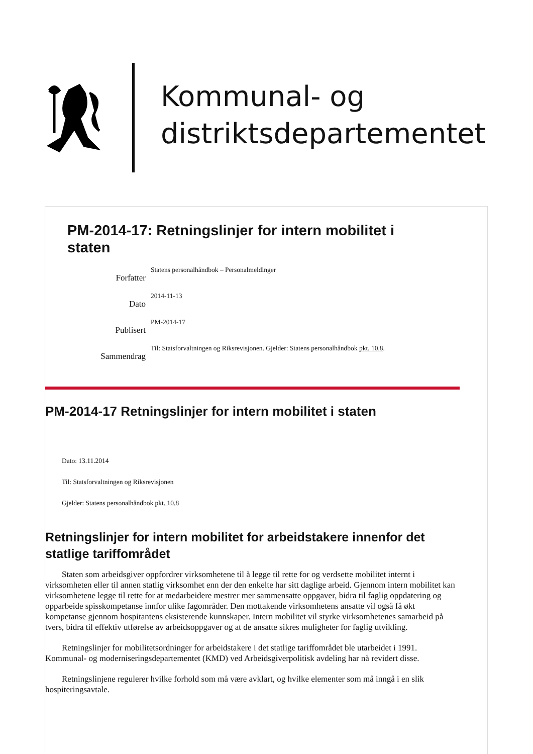Kommunal- og
distriktsdepartementet
PM-2014-17: Retningslinjer for intern mobilitet i staten
Forfatter
Statens personalhåndbok – Personalmeldinger
Dato
2014-11-13
Publisert
PM-2014-17
Sammendrag
Til: Statsforvaltningen og Riksrevisjonen. Gjelder: Statens personalhåndbok pkt. 10.8.
PM-2014-17 Retningslinjer for intern mobilitet i staten
Dato: 13.11.2014
Til: Statsforvaltningen og Riksrevisjonen
Gjelder: Statens personalhåndbok pkt. 10.8
Retningslinjer for intern mobilitet for arbeidstakere innenfor det statlige tariffområdet
Staten som arbeidsgiver oppfordrer virksomhetene til å legge til rette for og verdsette mobilitet internt i virksomheten eller til annen statlig virksomhet enn der den enkelte har sitt daglige arbeid. Gjennom intern mobilitet kan virksomhetene legge til rette for at medarbeidere mestrer mer sammensatte oppgaver, bidra til faglig oppdatering og opparbeide spisskompetanse innfor ulike fagområder. Den mottakende virksomhetens ansatte vil også få økt kompetanse gjennom hospitantens eksisterende kunnskaper. Intern mobilitet vil styrke virksomhetenes samarbeid på tvers, bidra til effektiv utførelse av arbeidsoppgaver og at de ansatte sikres muligheter for faglig utvikling.
Retningslinjer for mobilitetsordninger for arbeidstakere i det statlige tariffområdet ble utarbeidet i 1991. Kommunal- og moderniseringsdepartementet (KMD) ved Arbeidsgiverpolitisk avdeling har nå revidert disse.
Retningslinjene regulerer hvilke forhold som må være avklart, og hvilke elementer som må inngå i en slik hospiteringsavtale.